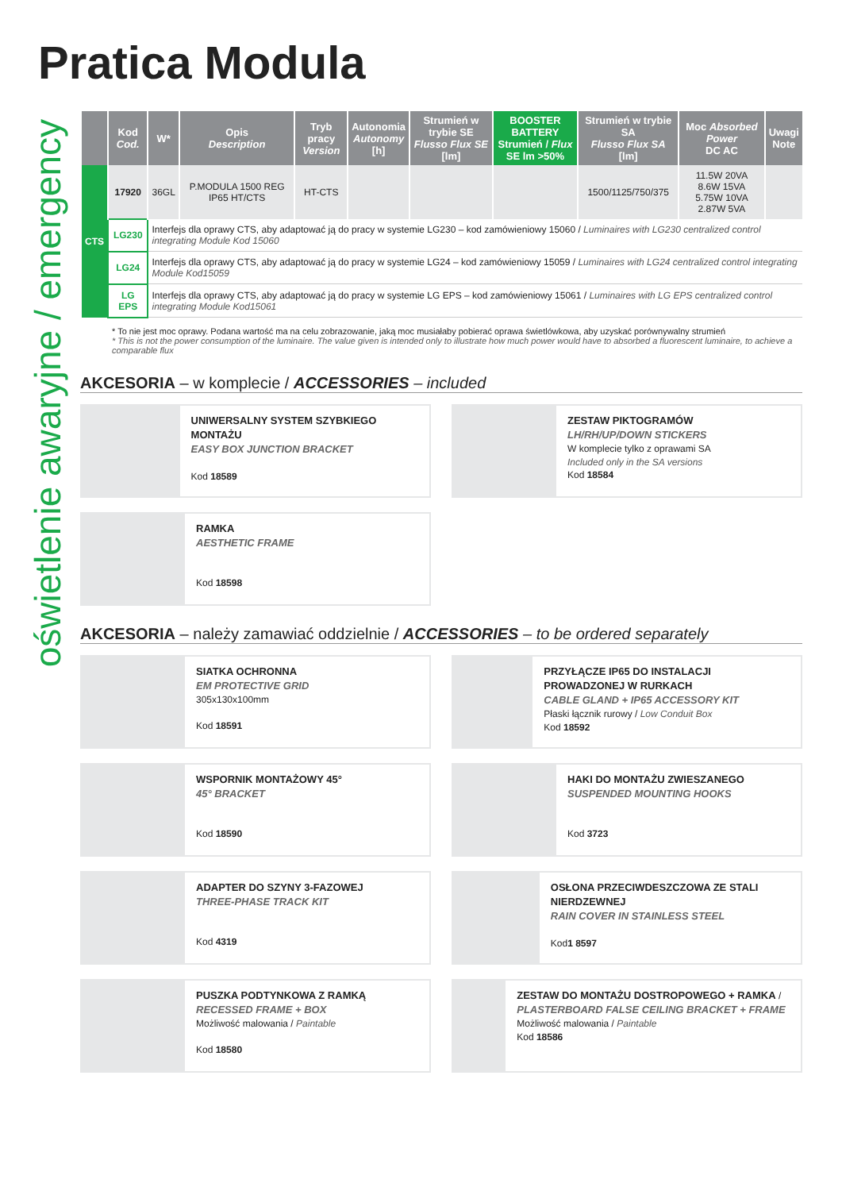oświetlenie awaryjne / emergency
Pratica Modula
| | Kod Cod. | W* | Opis Description | Tryb pracy Version | Autonomia Autonomy [h] | Strumień w trybie SE Flusso Flux SE [lm] | BOOSTER BATTERY Strumień / Flux SE lm >50% | Strumień w trybie SA Flusso Flux SA [lm] | Moc Absorbed Power DC AC | Uwagi Note |
| --- | --- | --- | --- | --- | --- | --- | --- | --- | --- | --- |
| CTS | 17920 | 36GL | P.MODULA 1500 REG IP65 HT/CTS | HT-CTS | | | | 1500/1125/750/375 | 11.5W 20VA 8.6W 15VA 5.75W 10VA 2.87W 5VA | |
| | LG230 | Interfejs dla oprawy CTS, aby adaptować ją do pracy w systemie LG230 – kod zamówieniowy 15060 / Luminaires with LG230 centralized control integrating Module Kod 15060 | | | | | | | | |
| | LG24 | Interfejs dla oprawy CTS, aby adaptować ją do pracy w systemie LG24 – kod zamówieniowy 15059 / Luminaires with LG24 centralized control integrating Module Kod15059 | | | | | | | | |
| | LG EPS | Interfejs dla oprawy CTS, aby adaptować ją do pracy w systemie LG EPS – kod zamówieniowy 15061 / Luminaires with LG EPS centralized control integrating Module Kod15061 | | | | | | | | |
* To nie jest moc oprawy. Podana wartość ma na celu zobrazowanie, jaką moc musiałaby pobierać oprawa świetlówkowa, aby uzyskać porównywalny strumień
* This is not the power consumption of the luminaire. The value given is intended only to illustrate how much power would have to absorbed a fluorescent luminaire, to achieve a comparable flux
AKCESORIA – w komplecie / ACCESSORIES – included
UNIWERSALNY SYSTEM SZYBKIEGO MONTAŻU
EASY BOX JUNCTION BRACKET
Kod 18589
ZESTAW PIKTOGRAMÓW
LH/RH/UP/DOWN STICKERS
W komplecie tylko z oprawami SA
Included only in the SA versions
Kod 18584
RAMKA
AESTHETIC FRAME
Kod 18598
AKCESORIA – należy zamawiać oddzielnie / ACCESSORIES – to be ordered separately
SIATKA OCHRONNA
EM PROTECTIVE GRID
305x130x100mm
Kod 18591
PRZYŁĄCZE IP65 DO INSTALACJI PROWADZONEJ W RURKACH
CABLE GLAND + IP65 ACCESSORY KIT
Płaski łącznik rurowy / Low Conduit Box
Kod 18592
WSPORNIK MONTAŻOWY 45°
45° BRACKET
Kod 18590
HAKI DO MONTAŻU ZWIESZANEGO
SUSPENDED MOUNTING HOOKS
Kod 3723
ADAPTER DO SZYNY 3-FAZOWEJ
THREE-PHASE TRACK KIT
Kod 4319
OSŁONA PRZECIWDESZCZOWA ZE STALI NIERDZEWNEJ
RAIN COVER IN STAINLESS STEEL
Kod1 8597
PUSZKA PODTYNKOWA Z RAMKĄ
RECESSED FRAME + BOX
Możliwość malowania / Paintable
Kod 18580
ZESTAW DO MONTAŻU DOSTROPOWEGO + RAMKA / PLASTERBOARD FALSE CEILING BRACKET + FRAME
Możliwość malowania / Paintable
Kod 18586